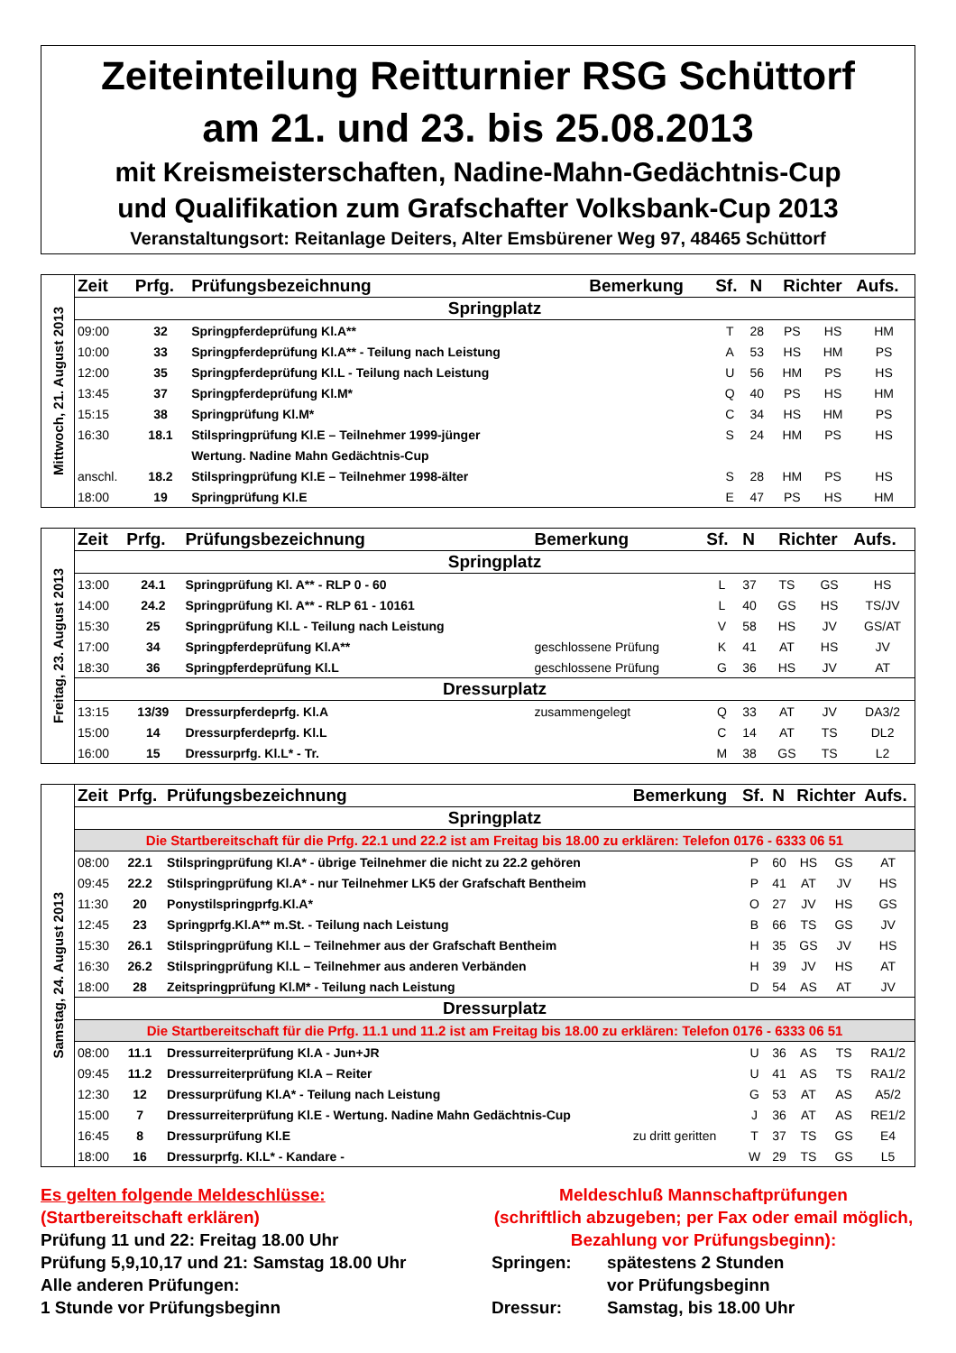Zeiteinteilung Reitturnier RSG Schüttorf
am 21. und 23. bis 25.08.2013
mit Kreismeisterschaften, Nadine-Mahn-Gedächtnis-Cup
und Qualifikation zum Grafschafter Volksbank-Cup 2013
Veranstaltungsort: Reitanlage Deiters, Alter Emsbürener Weg 97, 48465 Schüttorf
| Mittwoch, 21. August 2013 | Zeit | Prfg. | Prüfungsbezeichnung | Bemerkung | Sf. | N | Richter | | Aufs. |
| | Springplatz | | | | | | | | |
| | 09:00 | 32 | Springpferdeprüfung Kl.A** | | T | 28 | PS | HS | HM |
| | 10:00 | 33 | Springpferdeprüfung Kl.A** - Teilung nach Leistung | | A | 53 | HS | HM | PS |
| | 12:00 | 35 | Springpferdeprüfung Kl.L - Teilung nach Leistung | | U | 56 | HM | PS | HS |
| | 13:45 | 37 | Springpferdeprüfung Kl.M* | | Q | 40 | PS | HS | HM |
| | 15:15 | 38 | Springprüfung Kl.M* | | C | 34 | HS | HM | PS |
| | 16:30 | 18.1 | Stilspringprüfung Kl.E – Teilnehmer 1999-jünger | | S | 24 | HM | PS | HS |
| | | | Wertung. Nadine Mahn Gedächtnis-Cup | | | | | | |
| | anschl. | 18.2 | Stilspringprüfung Kl.E – Teilnehmer 1998-älter | | S | 28 | HM | PS | HS |
| | 18:00 | 19 | Springprüfung Kl.E | | E | 47 | PS | HS | HM |
| Freitag, 23. August 2013 | Zeit | Prfg. | Prüfungsbezeichnung | Bemerkung | Sf. | N | Richter | | Aufs. |
| | Springplatz | | | | | | | | |
| | 13:00 | 24.1 | Springprüfung Kl. A** - RLP 0 - 60 | | L | 37 | TS | GS | HS |
| | 14:00 | 24.2 | Springprüfung Kl. A** - RLP 61 - 10161 | | L | 40 | GS | HS | TS/JV |
| | 15:30 | 25 | Springprüfung Kl.L - Teilung nach Leistung | | V | 58 | HS | JV | GS/AT |
| | 17:00 | 34 | Springpferdeprüfung Kl.A** | geschlossene Prüfung | K | 41 | AT | HS | JV |
| | 18:30 | 36 | Springpferdeprüfung Kl.L | geschlossene Prüfung | G | 36 | HS | JV | AT |
| | Dressurplatz | | | | | | | | |
| | 13:15 | 13/39 | Dressurpferdeprfg. Kl.A | zusammengelegt | Q | 33 | AT | JV | DA3/2 |
| | 15:00 | 14 | Dressurpferdeprfg. Kl.L | | C | 14 | AT | TS | DL2 |
| | 16:00 | 15 | Dressurprfg. Kl.L* - Tr. | | M | 38 | GS | TS | L2 |
| Samstag, 24. August 2013 | Zeit | Prfg. | Prüfungsbezeichnung | Bemerkung | Sf. | N | Richter | | Aufs. |
| | Springplatz | | | | | | | | |
| | Die Startbereitschaft für die Prfg. 22.1 und 22.2 ist am Freitag bis 18.00 zu erklären: Telefon 0176 - 6333 06 51 | | | | | | | | |
| | 08:00 | 22.1 | Stilspringprüfung Kl.A* - übrige Teilnehmer die nicht zu 22.2 gehören | | P | 60 | HS | GS | AT |
| | 09:45 | 22.2 | Stilspringprüfung Kl.A* - nur Teilnehmer LK5 der Grafschaft Bentheim | | P | 41 | AT | JV | HS |
| | 11:30 | 20 | Ponystilspringprfg.Kl.A* | | O | 27 | JV | HS | GS |
| | 12:45 | 23 | Springprfg.Kl.A** m.St. - Teilung nach Leistung | | B | 66 | TS | GS | JV |
| | 15:30 | 26.1 | Stilspringprüfung Kl.L – Teilnehmer aus der Grafschaft Bentheim | | H | 35 | GS | JV | HS |
| | 16:30 | 26.2 | Stilspringprüfung Kl.L – Teilnehmer aus anderen Verbänden | | H | 39 | JV | HS | AT |
| | 18:00 | 28 | Zeitspringprüfung Kl.M* - Teilung nach Leistung | | D | 54 | AS | AT | JV |
| | Dressurplatz | | | | | | | | |
| | Die Startbereitschaft für die Prfg. 11.1 und 11.2 ist am Freitag bis 18.00 zu erklären: Telefon 0176 - 6333 06 51 | | | | | | | | |
| | 08:00 | 11.1 | Dressurreiterprüfung Kl.A - Jun+JR | | U | 36 | AS | TS | RA1/2 |
| | 09:45 | 11.2 | Dressurreiterprüfung Kl.A – Reiter | | U | 41 | AS | TS | RA1/2 |
| | 12:30 | 12 | Dressurprüfung Kl.A* - Teilung nach Leistung | | G | 53 | AT | AS | A5/2 |
| | 15:00 | 7 | Dressurreiterprüfung Kl.E - Wertung. Nadine Mahn Gedächtnis-Cup | | J | 36 | AT | AS | RE1/2 |
| | 16:45 | 8 | Dressurprüfung Kl.E | zu dritt geritten | T | 37 | TS | GS | E4 |
| | 18:00 | 16 | Dressurprfg. Kl.L* - Kandare - | | W | 29 | TS | GS | L5 |
Es gelten folgende Meldeschlüsse:
(Startbereitschaft erklären)
Prüfung 11 und 22: Freitag 18.00 Uhr
Prüfung 5,9,10,17 und 21: Samstag 18.00 Uhr
Alle anderen Prüfungen:
1 Stunde vor Prüfungsbeginn
Meldeschluß Mannschaftprüfungen
(schriftlich abzugeben; per Fax oder email möglich, Bezahlung vor Prüfungsbeginn):
Springen: spätestens 2 Stunden
vor Prüfungsbeginn
Dressur: Samstag, bis 18.00 Uhr